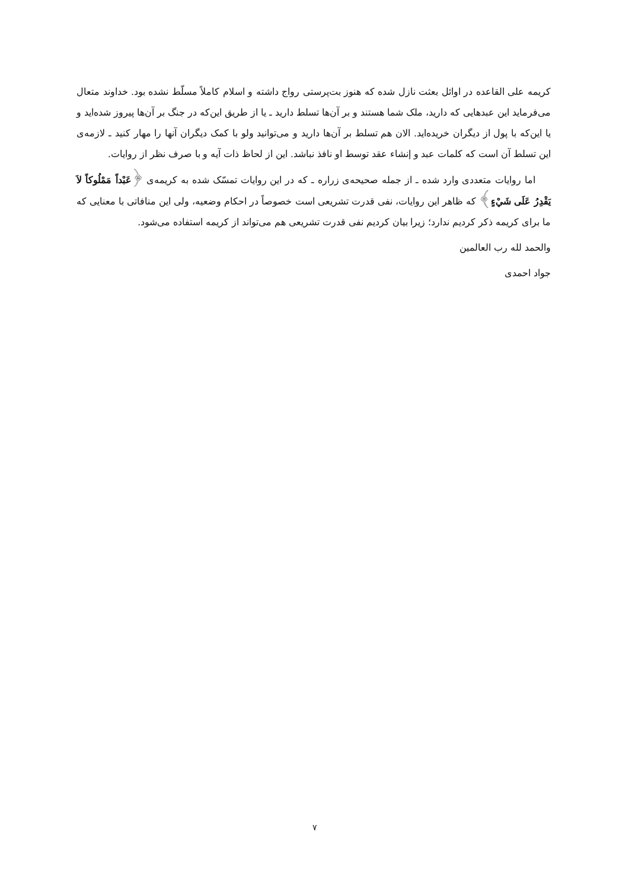کریمه علی القاعده در اوائل بعثت نازل شده که هنوز بت‌پرستی رواج داشته و اسلام کاملاً مسلّط نشده بود. خداوند متعال می‌فرماید این عبدهایی که دارید، ملک شما هستند و بر آن‌ها تسلط دارید ـ یا از طریق این‌که در جنگ بر آن‌ها پیروز شده‌اید و یا این‌که با پول از دیگران خریده‌اید. الان هم تسلط بر آن‌ها دارید و می‌توانید ولو با کمک دیگران آنها را مهار کنید ـ لازمه‌ی این تسلط آن است که کلمات عبد و إنشاء عقد توسط او نافذ نباشد. این از لحاظ ذات آیه و با صرف نظر از روایات.
اما روایات متعددی وارد شده ـ از جمله صحیحه‌ی زراره ـ که در این روایات تمسّک شده به کریمه‌ی ﴿عَبْداً مَمْلُوكاً لاَ يَقْدِرُ عَلَى شَيْءٍ﴾ که ظاهر این روایات، نفی قدرت تشریعی است خصوصاً در احکام وضعیه، ولی این منافاتی با معنایی که ما برای کریمه ذکر کردیم ندارد؛ زیرا بیان کردیم نفی قدرت تشریعی هم می‌تواند از کریمه استفاده می‌شود.
والحمد لله رب العالمین
جواد احمدی
۷